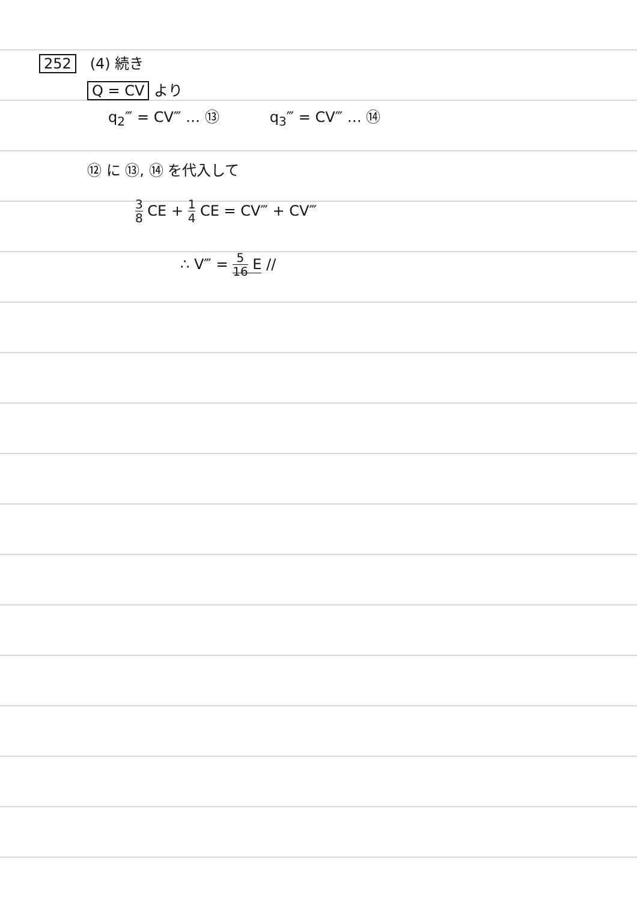252 (4) 続き
Q = CV より
q<sub>2</sub>‴ = CV‴ … ⑬ q<sub>3</sub>‴ = CV‴ … ⑭
⑫ に ⑬, ⑭ を代入して
3 8 CE + 1 4 CE = CV‴ + CV‴
∴ V‴ = 5 16 E //